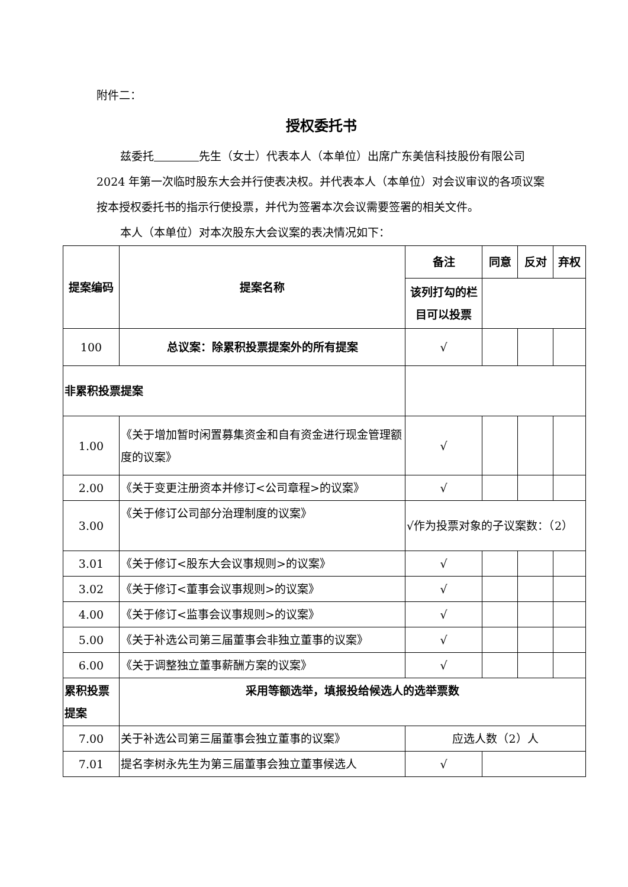附件二：
授权委托书
兹委托     先生（女士）代表本人（本单位）出席广东美信科技股份有限公司 2024 年第一次临时股东大会并行使表决权。并代表本人（本单位）对会议审议的各项议案按本授权委托书的指示行使投票，并代为签署本次会议需要签署的相关文件。
本人（本单位）对本次股东大会议案的表决情况如下：
| 提案编码 | 提案名称 | 备注 | 同意 | 反对 | 弃权 |
| --- | --- | --- | --- | --- | --- |
| | | 该列打勾的栏目可以投票 | | | |
| 100 | 总议案：除累积投票提案外的所有提案 | √ | | | |
| 非累积投票提案 | | | | | |
| 1.00 | 《关于增加暂时闲置募集资金和自有资金进行现金管理额度的议案》 | √ | | | |
| 2.00 | 《关于变更注册资本并修订<公司章程>的议案》 | √ | | | |
| 3.00 | 《关于修订公司部分治理制度的议案》 | √作为投票对象的子议案数：（2） | | | |
| 3.01 | 《关于修订<股东大会议事规则>的议案》 | √ | | | |
| 3.02 | 《关于修订<董事会议事规则>的议案》 | √ | | | |
| 4.00 | 《关于修订<监事会议事规则>的议案》 | √ | | | |
| 5.00 | 《关于补选公司第三届董事会非独立董事的议案》 | √ | | | |
| 6.00 | 《关于调整独立董事薪酬方案的议案》 | √ | | | |
| 累积投票提案 | 采用等额选举，填报投给候选人的选举票数 | | | | |
| 7.00 | 关于补选公司第三届董事会独立董事的议案》 | 应选人数（2）人 | | | |
| 7.01 | 提名李树永先生为第三届董事会独立董事候选人 | √ | | | |